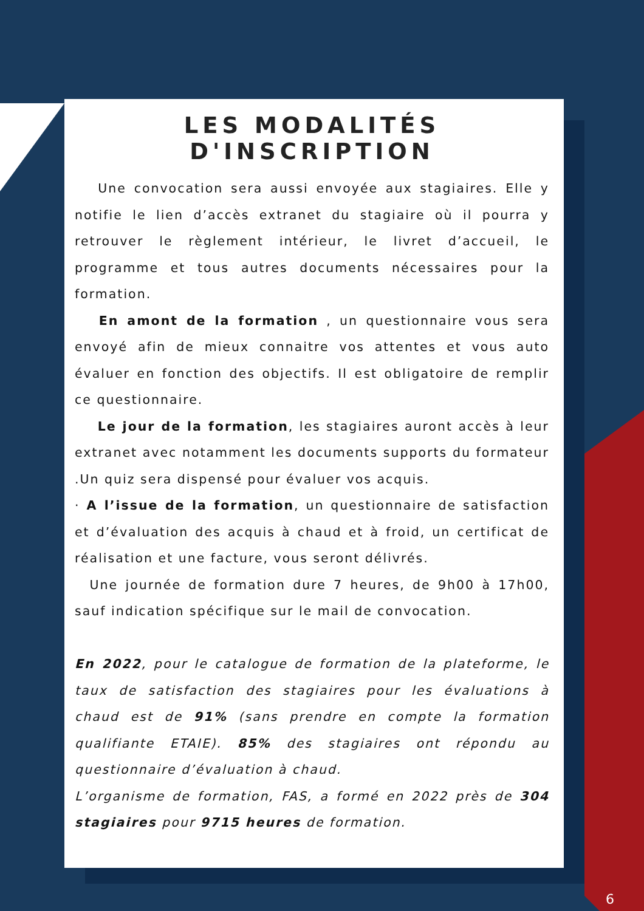LES MODALITÉS D'INSCRIPTION
Une convocation sera aussi envoyée aux stagiaires. Elle y notifie le lien d’accès extranet du stagiaire où il pourra y retrouver le règlement intérieur, le livret d’accueil, le programme et tous autres documents nécessaires pour la formation.
En amont de la formation , un questionnaire vous sera envoyé afin de mieux connaitre vos attentes et vous auto évaluer en fonction des objectifs. Il est obligatoire de remplir ce questionnaire.
Le jour de la formation, les stagiaires auront accès à leur extranet avec notamment les documents supports du formateur .Un quiz sera dispensé pour évaluer vos acquis.
· A l’issue de la formation, un questionnaire de satisfaction et d’évaluation des acquis à chaud et à froid, un certificat de réalisation et une facture, vous seront délivrés.
Une journée de formation dure 7 heures, de 9h00 à 17h00, sauf indication spécifique sur le mail de convocation.
En 2022, pour le catalogue de formation de la plateforme, le taux de satisfaction des stagiaires pour les évaluations à chaud est de 91% (sans prendre en compte la formation qualifiante ETAIE). 85% des stagiaires ont répondu au questionnaire d’évaluation à chaud.
L’organisme de formation, FAS, a formé en 2022 près de 304 stagiaires pour 9715 heures de formation.
6